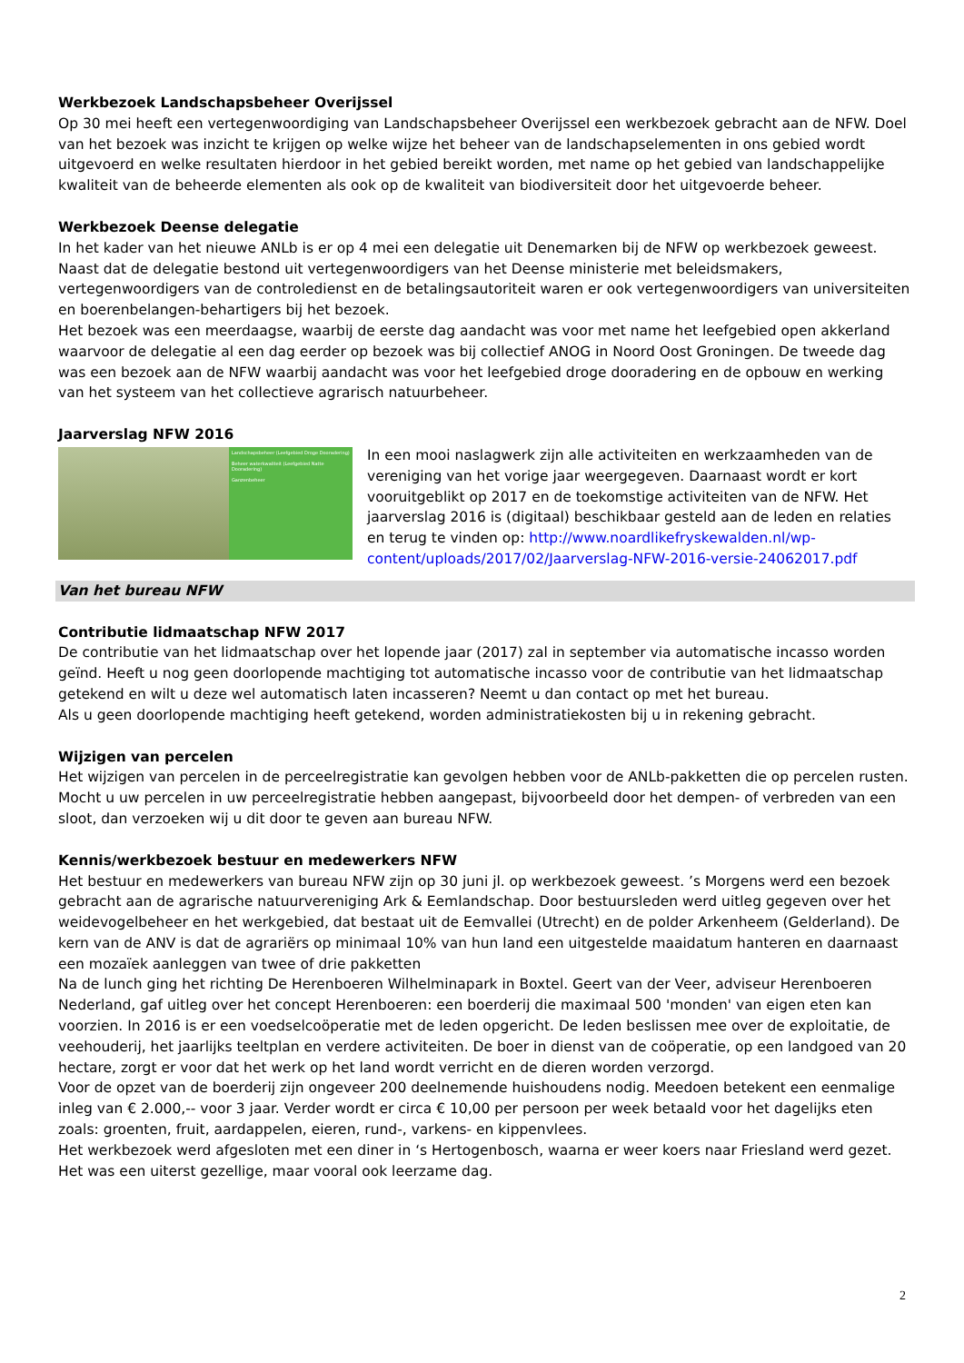Werkbezoek Landschapsbeheer Overijssel
Op 30 mei heeft een vertegenwoordiging van Landschapsbeheer Overijssel een werkbezoek gebracht aan de NFW. Doel van het bezoek was inzicht te krijgen op welke wijze het beheer van de landschapselementen in ons gebied wordt uitgevoerd en welke resultaten hierdoor in het gebied bereikt worden, met name op het gebied van landschappelijke kwaliteit van de beheerde elementen als ook op de kwaliteit van biodiversiteit door het uitgevoerde beheer.
Werkbezoek Deense delegatie
In het kader van het nieuwe ANLb is er op 4 mei een delegatie uit Denemarken bij de NFW op werkbezoek geweest. Naast dat de delegatie bestond uit vertegenwoordigers van het Deense ministerie met beleidsmakers, vertegenwoordigers van de controledienst en de betalingsautoriteit waren er ook vertegenwoordigers van universiteiten en boerenbelangen-behartigers bij het bezoek.
Het bezoek was een meerdaagse, waarbij de eerste dag aandacht was voor met name het leefgebied open akkerland waarvoor de delegatie al een dag eerder op bezoek was bij collectief ANOG in Noord Oost Groningen. De tweede dag was een bezoek aan de NFW waarbij aandacht was voor het leefgebied droge dooradering en de opbouw en werking van het systeem van het collectieve agrarisch natuurbeheer.
Jaarverslag NFW 2016
Landschapsbeheer (Leefgebied Droge Dooradering)
Beheer waterkwaliteit (Leefgebied Natte Dooradering)
Ganzenbeheer
In een mooi naslagwerk zijn alle activiteiten en werkzaamheden van de vereniging van het vorige jaar weergegeven. Daarnaast wordt er kort vooruitgeblikt op 2017 en de toekomstige activiteiten van de NFW. Het jaarverslag 2016 is (digitaal) beschikbaar gesteld aan de leden en relaties en terug te vinden op: http://www.noardlikefryskewalden.nl/wp-content/uploads/2017/02/Jaarverslag-NFW-2016-versie-24062017.pdf
Van het bureau NFW
Contributie lidmaatschap NFW 2017
De contributie van het lidmaatschap over het lopende jaar (2017) zal in september via automatische incasso worden geïnd. Heeft u nog geen doorlopende machtiging tot automatische incasso voor de contributie van het lidmaatschap getekend en wilt u deze wel automatisch laten incasseren? Neemt u dan contact op met het bureau.
Als u geen doorlopende machtiging heeft getekend, worden administratiekosten bij u in rekening gebracht.
Wijzigen van percelen
Het wijzigen van percelen in de perceelregistratie kan gevolgen hebben voor de ANLb-pakketten die op percelen rusten. Mocht u uw percelen in uw perceelregistratie hebben aangepast, bijvoorbeeld door het dempen- of verbreden van een sloot, dan verzoeken wij u dit door te geven aan bureau NFW.
Kennis/werkbezoek bestuur en medewerkers NFW
Het bestuur en medewerkers van bureau NFW zijn op 30 juni jl. op werkbezoek geweest. ’s Morgens werd een bezoek gebracht aan de agrarische natuurvereniging Ark & Eemlandschap. Door bestuursleden werd uitleg gegeven over het weidevogelbeheer en het werkgebied, dat bestaat uit de Eemvallei (Utrecht) en de polder Arkenheem (Gelderland). De kern van de ANV is dat de agrariërs op minimaal 10% van hun land een uitgestelde maaidatum hanteren en daarnaast een mozaïek aanleggen van twee of drie pakketten
Na de lunch ging het richting De Herenboeren Wilhelminapark in Boxtel. Geert van der Veer, adviseur Herenboeren Nederland, gaf uitleg over het concept Herenboeren: een boerderij die maximaal 500 'monden' van eigen eten kan voorzien. In 2016 is er een voedselcoöperatie met de leden opgericht. De leden beslissen mee over de exploitatie, de veehouderij, het jaarlijks teeltplan en verdere activiteiten. De boer in dienst van de coöperatie, op een landgoed van 20 hectare, zorgt er voor dat het werk op het land wordt verricht en de dieren worden verzorgd.
Voor de opzet van de boerderij zijn ongeveer 200 deelnemende huishoudens nodig. Meedoen betekent een eenmalige inleg van € 2.000,-- voor 3 jaar. Verder wordt er circa € 10,00 per persoon per week betaald voor het dagelijks eten zoals: groenten, fruit, aardappelen, eieren, rund-, varkens- en kippenvlees.
Het werkbezoek werd afgesloten met een diner in ‘s Hertogenbosch, waarna er weer koers naar Friesland werd gezet. Het was een uiterst gezellige, maar vooral ook leerzame dag.
2